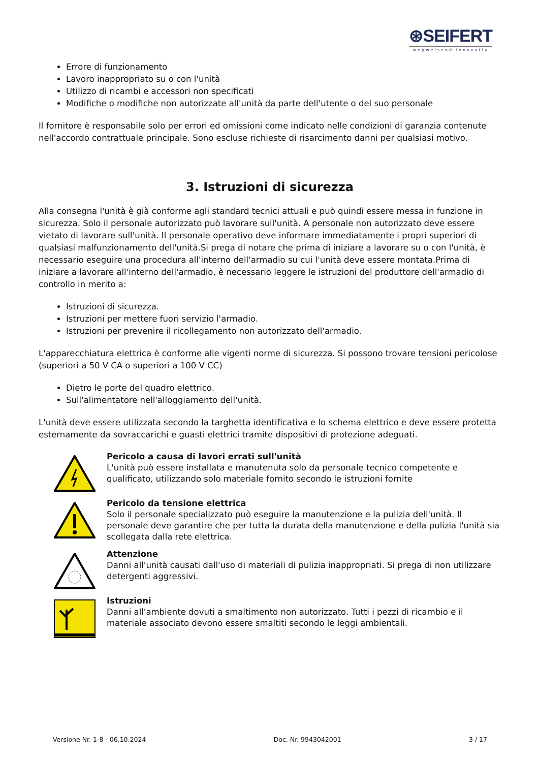⊛SEIFERT
wegweisend innovativ
Errore di funzionamento
Lavoro inappropriato su o con l'unità
Utilizzo di ricambi e accessori non specificati
Modifiche o modifiche non autorizzate all'unità da parte dell'utente o del suo personale
Il fornitore è responsabile solo per errori ed omissioni come indicato nelle condizioni di garanzia contenute nell'accordo contrattuale principale. Sono escluse richieste di risarcimento danni per qualsiasi motivo.
3. Istruzioni di sicurezza
Alla consegna l'unità è già conforme agli standard tecnici attuali e può quindi essere messa in funzione in sicurezza. Solo il personale autorizzato può lavorare sull'unità. A personale non autorizzato deve essere vietato di lavorare sull'unità. Il personale operativo deve informare immediatamente i propri superiori di qualsiasi malfunzionamento dell'unità.Si prega di notare che prima di iniziare a lavorare su o con l'unità, è necessario eseguire una procedura all'interno dell'armadio su cui l'unità deve essere montata.Prima di iniziare a lavorare all'interno dell'armadio, è necessario leggere le istruzioni del produttore dell'armadio di controllo in merito a:
Istruzioni di sicurezza.
Istruzioni per mettere fuori servizio l'armadio.
Istruzioni per prevenire il ricollegamento non autorizzato dell'armadio.
L'apparecchiatura elettrica è conforme alle vigenti norme di sicurezza. Si possono trovare tensioni pericolose (superiori a 50 V CA o superiori a 100 V CC)
Dietro le porte del quadro elettrico.
Sull'alimentatore nell'alloggiamento dell'unità.
L'unità deve essere utilizzata secondo la targhetta identificativa e lo schema elettrico e deve essere protetta esternamente da sovraccarichi e guasti elettrici tramite dispositivi di protezione adeguati.
Pericolo a causa di lavori errati sull'unità
L'unità può essere installata e manutenuta solo da personale tecnico competente e qualificato, utilizzando solo materiale fornito secondo le istruzioni fornite
Pericolo da tensione elettrica
Solo il personale specializzato può eseguire la manutenzione e la pulizia dell'unità. Il personale deve garantire che per tutta la durata della manutenzione e della pulizia l'unità sia scollegata dalla rete elettrica.
Attenzione
Danni all'unità causati dall'uso di materiali di pulizia inappropriati. Si prega di non utilizzare detergenti aggressivi.
Istruzioni
Danni all'ambiente dovuti a smaltimento non autorizzato. Tutti i pezzi di ricambio e il materiale associato devono essere smaltiti secondo le leggi ambientali.
Versione Nr. 1-8 - 06.10.2024 Doc. Nr. 9943042001 3 / 17